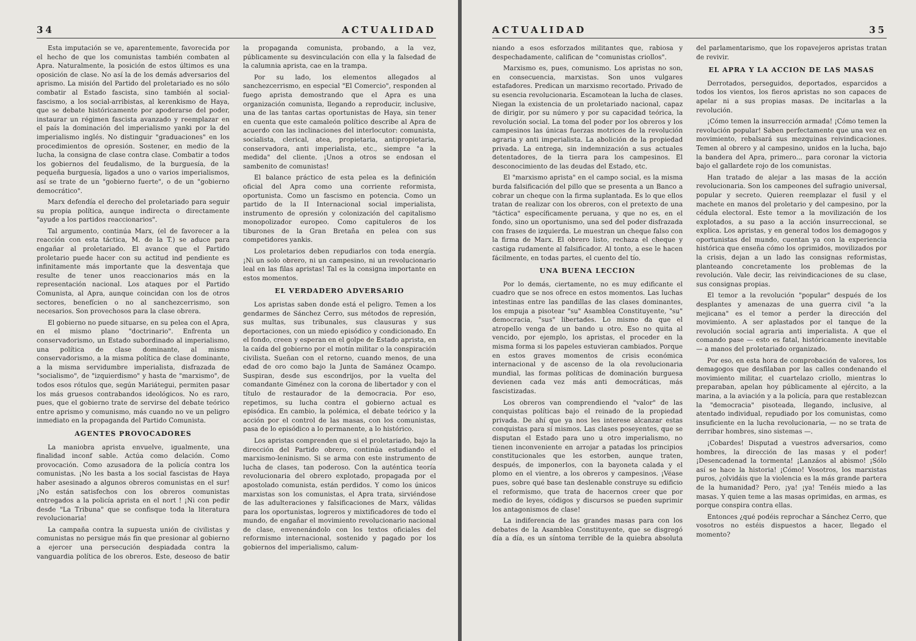34 ACTUALIDAD
Esta imputación se ve, aparentemente, favorecida por el hecho de que los comunistas también combaten al Apra. Naturalmente, la posición de estos últimos es una oposición de clase. No así la de los demás adversarios del aprismo. La misión del Partido del proletariado es no sólo combatir al Estado fascista, sino también al social-fascismo, a los social-arribistas, al kerenkismo de Haya, que se debate históricamente por apoderarse del poder, instaurar un régimen fascista avanzado y reemplazar en el país la dominación del imperialismo yanki por la del imperialismo inglés. No distinguir "graduaciones" en los procedimientos de opresión. Sostener, en medio de la lucha, la consigna de clase contra clase. Combatir a todos los gobiernos del feudalismo, de la burguesía, de la pequeña burguesía, ligados a uno o varios imperialismos, así se trate de un "gobierno fuerte", o de un "gobierno democrático".
Marx defendía el derecho del proletariado para seguir su propia política, aunque indirecta o directamente "ayude a los partidos reaccionarios".
Tal argumento, continúa Marx, (el de favorecer a la reacción con esta táctica, M. de la T.) se aduce para engañar al proletariado. El avance que el Partido proletario puede hacer con su actitud ind pendiente es infinitamente más importante que la desventaja que resulte de tener unos reaccionarios más en la representación nacional. Los ataques por el Partido Comunista, al Apra, aunque coincidan con los de otros sectores, benefícien o no al sanchezcerrismo, son necesarios. Son provechosos para la clase obrera.
El gobierno no puede situarse, en su pelea con el Apra, en el mismo plano "doctrinario". Enfrenta un conservadorismo, un Estado subordinado al imperialismo, una política de clase dominante, al mismo conservadorismo, a la misma política de clase dominante, a la misma servidumbre imperialista, disfrazada de "socialismo", de "izquierdismo" y hasta de "marxismo", de todos esos rótulos que, según Mariátegui, permiten pasar los más gruesos contrabandos ideológicos. No es raro, pues, que el gobierno trate de servirse del debate teórico entre aprismo y comunismo, más cuando no ve un peligro inmediato en la propaganda del Partido Comunista.
AGENTES PROVOCADORES
La maniobra aprista envuelve, igualmente, una finalidad inconf sable. Actúa como delación. Como provocación. Como azusadora de la policía contra los comunistas. ¡No les basta a los social fascistas de Haya haber asesinado a algunos obreros comunistas en el sur! ¡No están satisfechos con los obreros comunistas entregados a la policía aprista en el nort ! ¡Ni con pedir desde "La Tribuna" que se confisque toda la literatura revolucionaria!
La campaña contra la supuesta unión de civilistas y comunistas no persigue más fin que presionar al gobierno a ejercer una persecución despiadada contra la vanguardia política de los obreros. Este, deseoso de batir la propaganda comunista, probando, a la vez, públicamente su desvinculación con ella y la falsedad de la calumnia aprista, cae en la trampa.
Por su lado, los elementos allegados al sanchezcerrismo, en especial "El Comercio", responden al fuego aprista demostrando que el Apra es una organización comunista, llegando a reproducir, inclusive, una de las tantas cartas oportunistas de Haya, sin tener en cuenta que este camaleón político describe al Apra de acuerdo con las inclinaciones del interlocutor: comunista, socialista, clerical, atea, propietaria, antipropietaria, conservadora, anti imperialista, etc., siempre "a la medida" del cliente. ¡Unos a otros se endosan el sambenito de comunistas!
El balance práctico de esta pelea es la definición oficial del Apra como una corriente reformista, oportunista. Como un fascismo en potencia. Como un partido de la II Internacional social imperialista, instrumento de opresión y colonización del capitalismo monopolizador europeo. Como capituleros de los tiburones de la Gran Bretaña en pelea con sus competidores yankis.
Los proletarios deben repudiarlos con toda energía. ¡Ni un solo obrero, ni un campesino, ni un revolucionario leal en las filas apristas! Tal es la consigna importante en estos momentos.
EL VERDADERO ADVERSARIO
Los apristas saben donde está el peligro. Temen a los gendarmes de Sánchez Cerro, sus métodos de represión, sus multas, sus tribunales, sus clausuras y sus deportaciones, con un miedo episódico y condicionado. En el fondo, creen y esperan en el golpe de Estado aprista, en la caída del gobierno por el motín militar o la conspiración civilista. Sueñan con el retorno, cuando menos, de una edad de oro como bajo la Junta de Samánez Ocampo. Suspiran, desde sus escondrijos, por la vuelta del comandante Giménez con la corona de libertador y con el título de restaurador de la democracia. Por eso, repetimos, su lucha contra el gobierno actual es episódica. En cambio, la polémica, el debate teórico y la acción por el control de las masas, con los comunistas, pasa de lo episódico a lo permanente, a lo histórico.
Los apristas comprenden que si el proletariado, bajo la dirección del Partido obrero, continúa estudiando el marxismo-leninismo. Si se arma con este instrumento de lucha de clases, tan poderoso. Con la auténtica teoría revolucionaria del obrero explotado, propagada por el apostolado comunista, están perdidos. Y como los únicos marxistas son los comunistas, el Apra trata, sirviéndose de las adulteraciones y falsificaciones de Marx, válidas para los oportunistas, logreros y mixtificadores de todo el mundo, de engañar el movimiento revolucionario nacional de clase, envenenándolo con los textos oficiales del reformismo internacional, sostenido y pagado por los gobiernos del imperialismo, calum-
ACTUALIDAD 35
niando a esos esforzados militantes que, rabiosa y despechadamente, califican de "comunistas criollos".
Marxismo es, pues, comunismo. Los apristas no son, en consecuencia, marxistas. Son unos vulgares estafadores. Predican un marxismo recortado. Privado de su esencia revolucionaria. Escamotean la lucha de clases. Niegan la existencia de un proletariado nacional, capaz de dirigir, por su número y por su capacidad teórica, la revolución social. La toma del poder por los obreros y los campesinos las únicas fuerzas motrices de la revolución agraria y anti imperialista. La abolición de la propiedad privada. La entrega, sin indemnización a sus actuales detentadores, de la tierra para los campesinos. El desconocimiento de las deudas del Estado, etc.
El "marxismo aprista" en el campo social, es la misma burda falsificación del pillo que se presenta a un Banco a cobrar un cheque con la firma suplantada. Es lo que ellos tratan de realizar con los obreros, con el pretexto de una "táctica" específicamente peruana, y que no es, en el fondo, sino un oportunismo, una sed del poder disfrazada con frases de izquierda. Le muestran un cheque falso con la firma de Marx. El obrero listo, rechaza el cheque y castiga rudamente al falsificador. Al tonto, a ese le hacen fácilmente, en todas partes, el cuento del tío.
UNA BUENA LECCION
Por lo demás, ciertamente, no es muy edificante el cuadro que se nos ofrece en estos momentos. Las luchas intestinas entre las pandillas de las clases dominantes, los empuja a pisotear "su" Asamblea Constituyente, "su" democracia, "sus" libertades. Lo mismo da que el atropello venga de un bando u otro. Eso no quita al vencido, por ejemplo, los apristas, el proceder en la misma forma si los papeles estuvieran cambiados. Porque en estos graves momentos de crisis económica internacional y de ascenso de la ola revolucionaria mundial, las formas políticas de dominación burguesa devienen cada vez más anti democráticas, más fascistizadas.
Los obreros van comprendiendo el "valor" de las conquistas políticas bajo el reinado de la propiedad privada. De ahí que ya nos les interese alcanzar estas conquistas para sí mismos. Las clases poseyentes, que se disputan el Estado para uno u otro imperialismo, no tienen inconveniente en arrojar a patadas los principios constitucionales que les estorben, aunque traten, después, de imponerlos, con la bayoneta calada y el plomo en el vientre, a los obreros y campesinos. ¡Véase pues, sobre qué base tan deslenable construye su edificio el reformismo, que trata de hacernos creer que por medio de leyes, códigos y discursos se pueden suprimir los antagonismos de clase!
La indiferencia de las grandes masas para con los debates de la Asamblea Constituyente, que se disgregó día a día, es un síntoma terrible de la quiebra absoluta del parlamentarismo, que los ropavejeros apristas tratan de revivir.
EL APRA Y LA ACCION DE LAS MASAS
Derrotados, perseguidos, deportados, esparcidos a todos los vientos, los fieros apristas no son capaces de apelar ni a sus propias masas. De incitarlas a la revolución.
¡Cómo temen la insurrección armada! ¡Cómo temen la revolución popular! Saben perfectamente que una vez en movimiento, rebalsará sus mezquinas reivindicaciones. Temen al obrero y al campesino, unidos en la lucha, bajo la bandera del Apra, primero... para coronar la victoria bajo el gallardete rojo de los comunistas.
Han tratado de alejar a las masas de la acción revolucionaria. Son los campeones del sufragio universal, popular y secreto. Quieren reemplazar el fusil y el machete en manos del proletario y del campesino, por la cédula electoral. Este temor a la movilización de los explotados, a su paso a la acción insurreccional, se explica. Los apristas, y en general todos los demagogos y oportunistas del mundo, cuentan ya con la experiencia histórica que enseña cómo los oprimidos, movilizados por la crisis, dejan a un lado las consignas reformistas, planteando concretamente los problemas de la revolución. Vale decir, las reivindicaciones de su clase, sus consignas propias.
El temor a la revolución "popular" después de los desplantes y amenazas de una guerra civil "a la mejicana" es el temor a perder la dirección del movimiento. A ser aplastados por el tanque de la revolución social agraria anti imperialista. A que el comando pase — esto es fatal, históricamente inevitable — a manos del proletariado organizado.
Por eso, en esta hora de comprobación de valores, los demagogos que desfilaban por las calles condenando el movimiento militar, el cuartelazo criollo, mientras lo preparaban, apelan hoy públicamente al ejército, a la marina, a la aviación y a la policía, para que restablezcan la "democracia" pisoteada, llegando, inclusive, al atentado individual, repudiado por los comunistas, como insuficiente en la lucha revolucionaria, — no se trata de derribar hombres, sino sistemas —.
¡Cobardes! Disputad a vuestros adversarios, como hombres, la dirección de las masas y el poder! ¡Desencadenad la tormenta! ¡Lanzáos al abismo! ¡Sólo así se hace la historia! ¡Cómo! Vosotros, los marxistas puros, ¿olvidáis que la violencia es la más grande partera de la humanidad? Pero, ¡ya! ¡ya! Tenéis miedo a las masas. Y quien teme a las masas oprimidas, en armas, es porque conspira contra ellas.
Entonces ¿qué podéis reprochar a Sánchez Cerro, que vosotros no estéis dispuestos a hacer, llegado el momento?